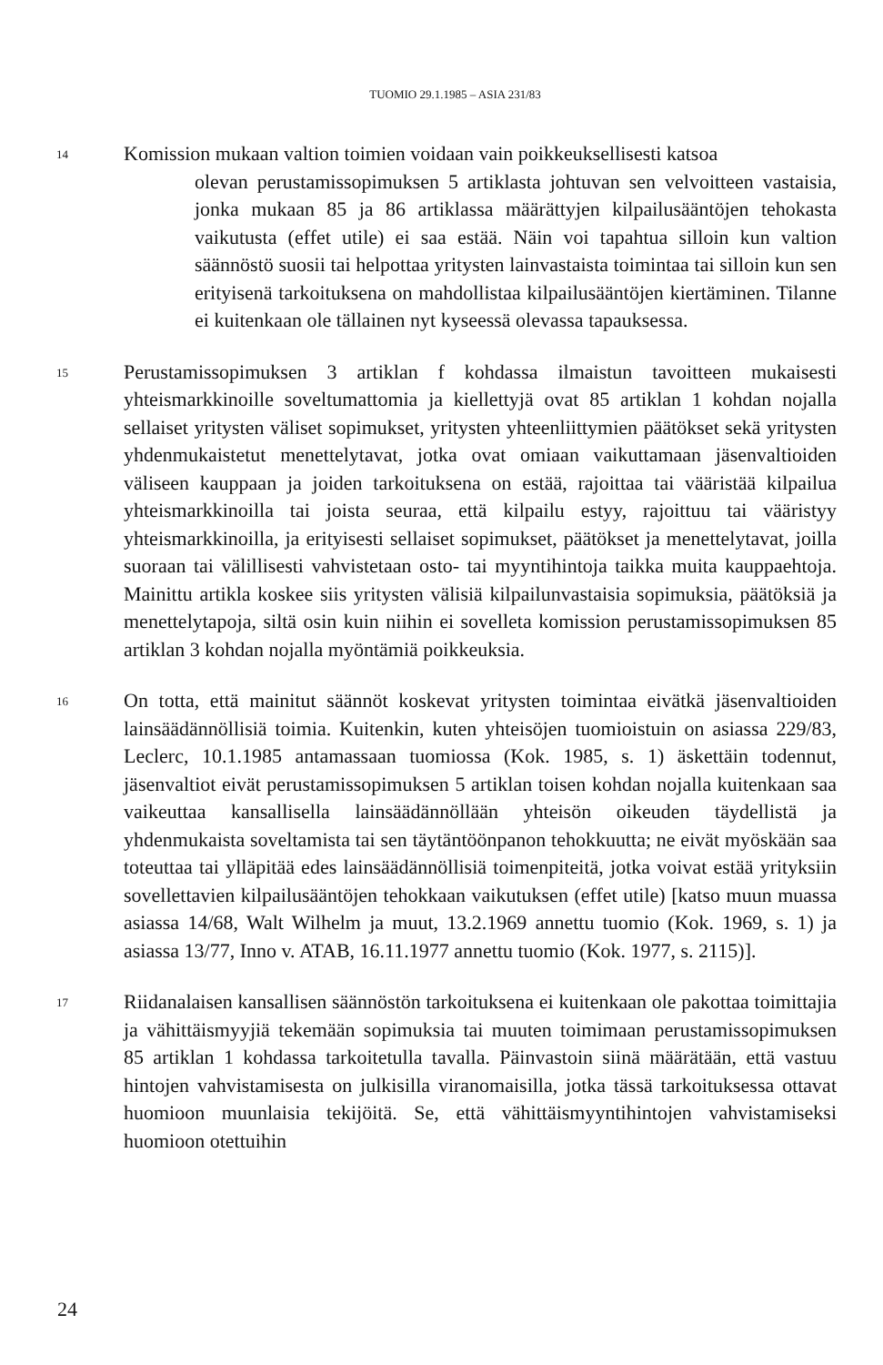TUOMIO 29.1.1985 – ASIA 231/83
14
Komission mukaan valtion toimien voidaan vain poikkeuksellisesti katsoa
olevan perustamissopimuksen 5 artiklasta johtuvan sen velvoitteen vastaisia, jonka mukaan 85 ja 86 artiklassa määrättyjen kilpailusääntöjen tehokasta vaikutusta (effet utile) ei saa estää. Näin voi tapahtua silloin kun valtion säännöstö suosii tai helpottaa yritysten lainvastaista toimintaa tai silloin kun sen erityisenä tarkoituksena on mahdollistaa kilpailusääntöjen kiertäminen. Tilanne ei kuitenkaan ole tällainen nyt kyseessä olevassa tapauksessa.
15
Perustamissopimuksen 3 artiklan f kohdassa ilmaistun tavoitteen mukaisesti yhteismarkkinoille soveltumattomia ja kiellettyjä ovat 85 artiklan 1 kohdan nojalla sellaiset yritysten väliset sopimukset, yritysten yhteenliittymien päätökset sekä yritysten yhdenmukaistetut menettelytavat, jotka ovat omiaan vaikuttamaan jäsenvaltioiden väliseen kauppaan ja joiden tarkoituksena on estää, rajoittaa tai vääristää kilpailua yhteismarkkinoilla tai joista seuraa, että kilpailu estyy, rajoittuu tai vääristyy yhteismarkkinoilla, ja erityisesti sellaiset sopimukset, päätökset ja menettelytavat, joilla suoraan tai välillisesti vahvistetaan osto- tai myyntihintoja taikka muita kauppaehtoja. Mainittu artikla koskee siis yritysten välisiä kilpailunvastaisia sopimuksia, päätöksiä ja menettelytapoja, siltä osin kuin niihin ei sovelleta komission perustamissopimuksen 85 artiklan 3 kohdan nojalla myöntämiä poikkeuksia.
16
On totta, että mainitut säännöt koskevat yritysten toimintaa eivätkä jäsenvaltioiden lainsäädännöllisiä toimia. Kuitenkin, kuten yhteisöjen tuomioistuin on asiassa 229/83, Leclerc, 10.1.1985 antamassaan tuomiossa (Kok. 1985, s. 1) äskettäin todennut, jäsenvaltiot eivät perustamissopimuksen 5 artiklan toisen kohdan nojalla kuitenkaan saa vaikeuttaa kansallisella lainsäädännöllään yhteisön oikeuden täydellistä ja yhdenmukaista soveltamista tai sen täytäntöönpanon tehokkuutta; ne eivät myöskään saa toteuttaa tai ylläpitää edes lainsäädännöllisiä toimenpiteitä, jotka voivat estää yrityksiin sovellettavien kilpailusääntöjen tehokkaan vaikutuksen (effet utile) [katso muun muassa asiassa 14/68, Walt Wilhelm ja muut, 13.2.1969 annettu tuomio (Kok. 1969, s. 1) ja asiassa 13/77, Inno v. ATAB, 16.11.1977 annettu tuomio (Kok. 1977, s. 2115)].
17
Riidanalaisen kansallisen säännöstön tarkoituksena ei kuitenkaan ole pakottaa toimittajia ja vähittäismyyjiä tekemään sopimuksia tai muuten toimimaan perustamissopimuksen 85 artiklan 1 kohdassa tarkoitetulla tavalla. Päinvastoin siinä määrätään, että vastuu hintojen vahvistamisesta on julkisilla viranomaisilla, jotka tässä tarkoituksessa ottavat huomioon muunlaisia tekijöitä. Se, että vähittäismyyntihintojen vahvistamiseksi huomioon otettuihin
24